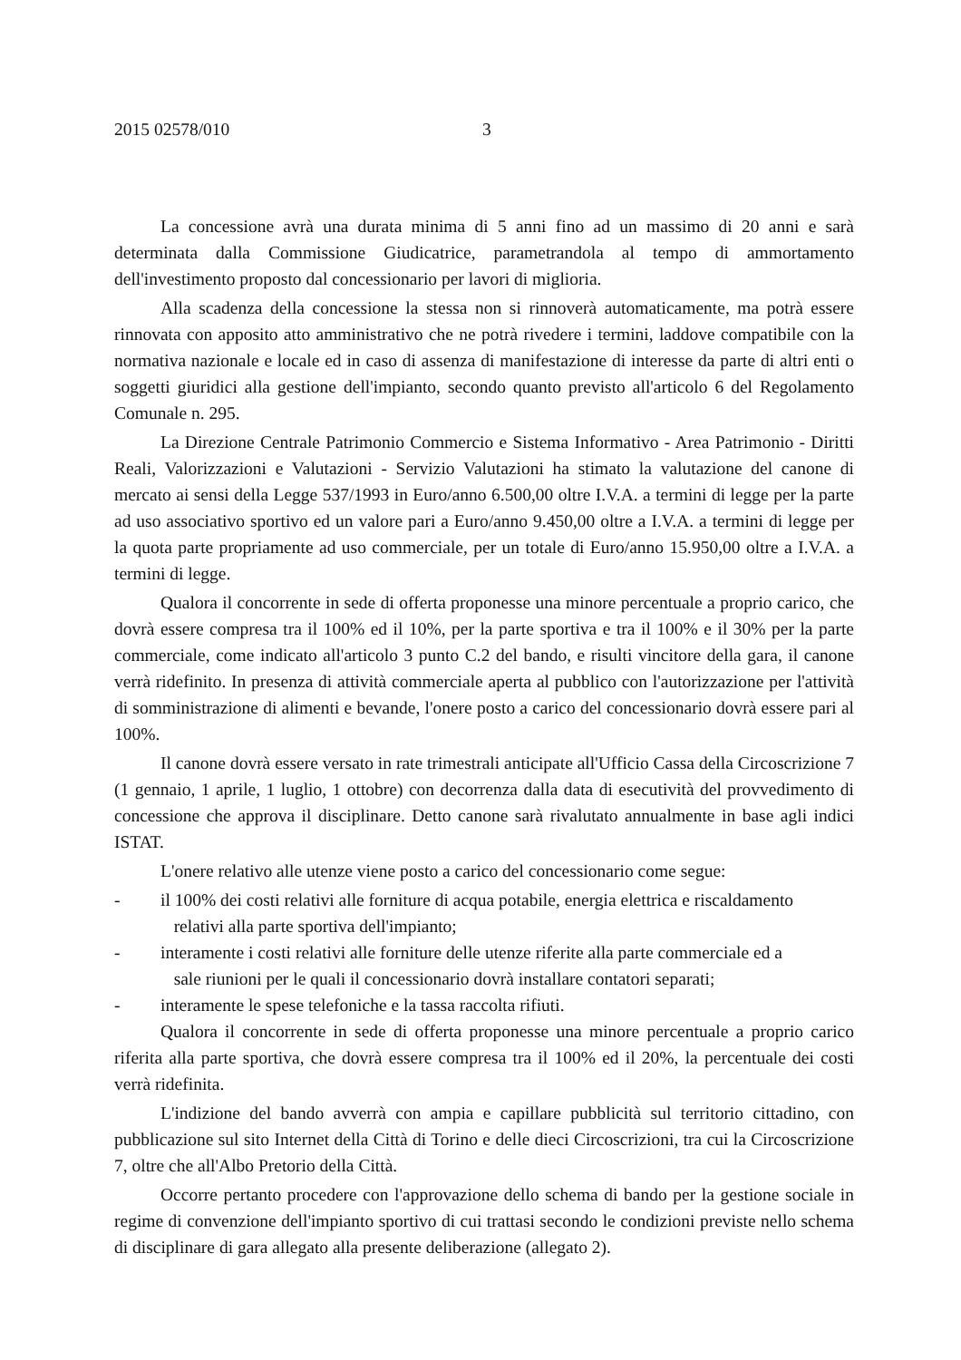2015 02578/010 3
La concessione avrà una durata minima di 5 anni fino ad un massimo di 20 anni e sarà determinata dalla Commissione Giudicatrice, parametrandola al tempo di ammortamento dell'investimento proposto dal concessionario per lavori di miglioria.
Alla scadenza della concessione la stessa non si rinnoverà automaticamente, ma potrà essere rinnovata con apposito atto amministrativo che ne potrà rivedere i termini, laddove compatibile con la normativa nazionale e locale ed in caso di assenza di manifestazione di interesse da parte di altri enti o soggetti giuridici alla gestione dell'impianto, secondo quanto previsto all'articolo 6 del Regolamento Comunale n. 295.
La Direzione Centrale Patrimonio Commercio e Sistema Informativo - Area Patrimonio - Diritti Reali, Valorizzazioni e Valutazioni - Servizio Valutazioni ha stimato la valutazione del canone di mercato ai sensi della Legge 537/1993 in Euro/anno 6.500,00 oltre I.V.A. a termini di legge per la parte ad uso associativo sportivo ed un valore pari a Euro/anno 9.450,00 oltre a I.V.A. a termini di legge per la quota parte propriamente ad uso commerciale, per un totale di Euro/anno 15.950,00 oltre a I.V.A. a termini di legge.
Qualora il concorrente in sede di offerta proponesse una minore percentuale a proprio carico, che dovrà essere compresa tra il 100% ed il 10%, per la parte sportiva e tra il 100% e il 30% per la parte commerciale, come indicato all'articolo 3 punto C.2 del bando, e risulti vincitore della gara, il canone verrà ridefinito. In presenza di attività commerciale aperta al pubblico con l'autorizzazione per l'attività di somministrazione di alimenti e bevande, l'onere posto a carico del concessionario dovrà essere pari al 100%.
Il canone dovrà essere versato in rate trimestrali anticipate all'Ufficio Cassa della Circoscrizione 7 (1 gennaio, 1 aprile, 1 luglio, 1 ottobre) con decorrenza dalla data di esecutività del provvedimento di concessione che approva il disciplinare. Detto canone sarà rivalutato annualmente in base agli indici ISTAT.
L'onere relativo alle utenze viene posto a carico del concessionario come segue:
- il 100% dei costi relativi alle forniture di acqua potabile, energia elettrica e riscaldamento
relativi alla parte sportiva dell'impianto;
- interamente i costi relativi alle forniture delle utenze riferite alla parte commerciale ed a
sale riunioni per le quali il concessionario dovrà installare contatori separati;
- interamente le spese telefoniche e la tassa raccolta rifiuti.
Qualora il concorrente in sede di offerta proponesse una minore percentuale a proprio carico riferita alla parte sportiva, che dovrà essere compresa tra il 100% ed il 20%, la percentuale dei costi verrà ridefinita.
L'indizione del bando avverrà con ampia e capillare pubblicità sul territorio cittadino, con pubblicazione sul sito Internet della Città di Torino e delle dieci Circoscrizioni, tra cui la Circoscrizione 7, oltre che all'Albo Pretorio della Città.
Occorre pertanto procedere con l'approvazione dello schema di bando per la gestione sociale in regime di convenzione dell'impianto sportivo di cui trattasi secondo le condizioni previste nello schema di disciplinare di gara allegato alla presente deliberazione (allegato 2).